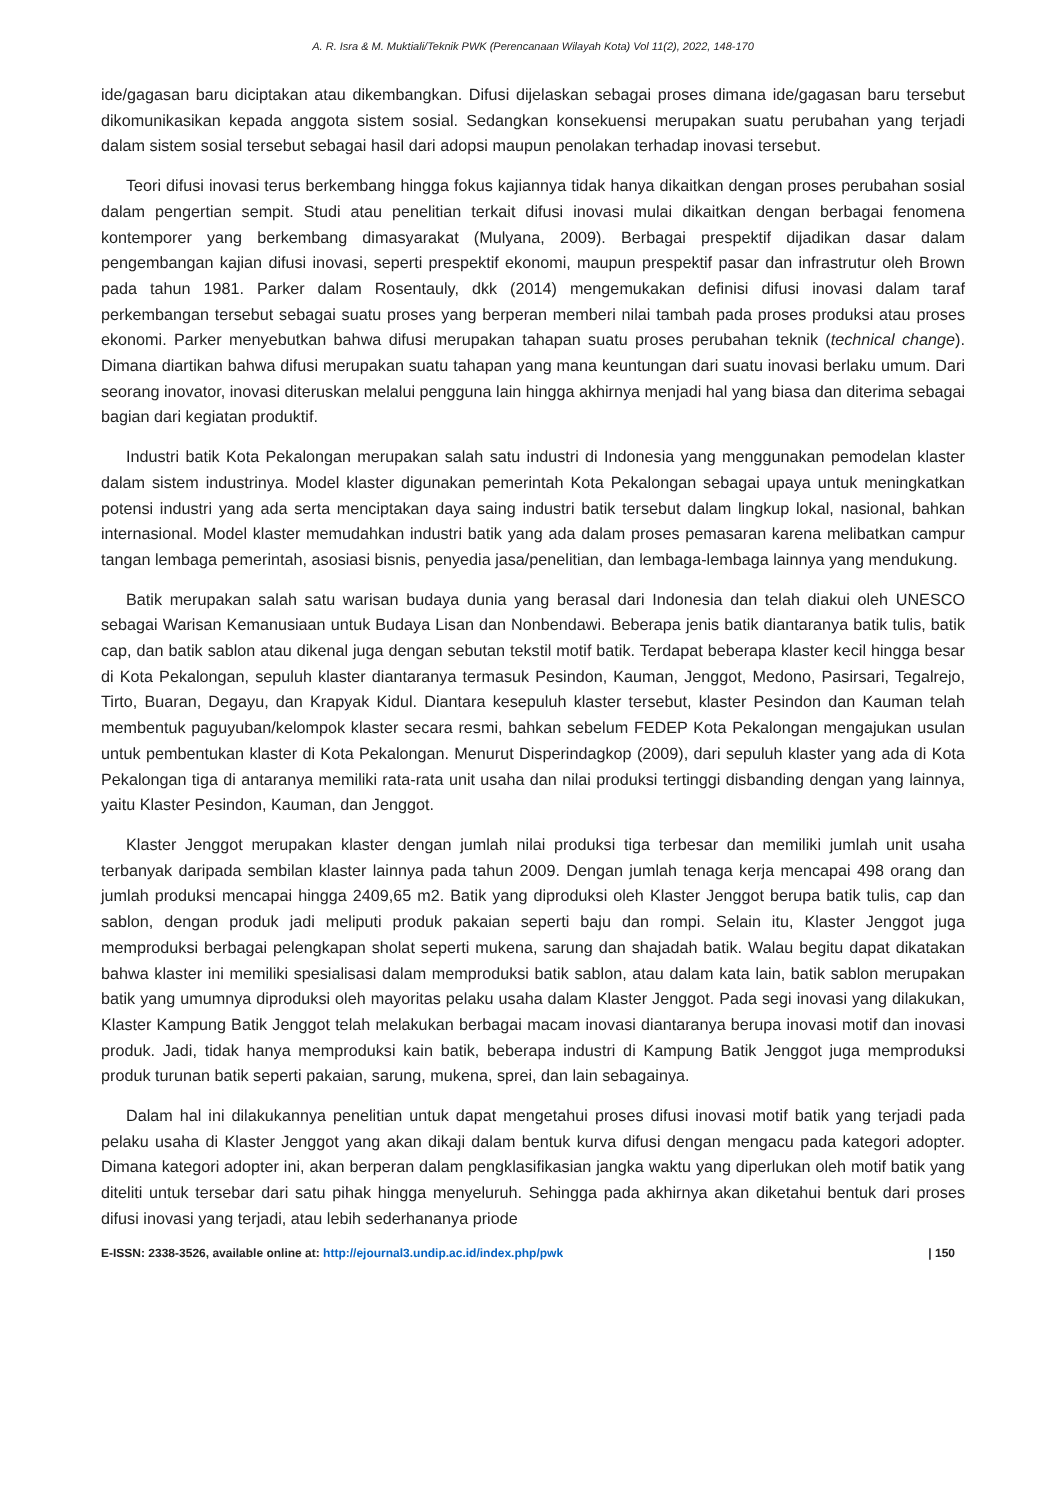A. R. Isra & M. Muktiali/Teknik PWK (Perencanaan Wilayah Kota) Vol 11(2), 2022, 148-170
ide/gagasan baru diciptakan atau dikembangkan. Difusi dijelaskan sebagai proses dimana ide/gagasan baru tersebut dikomunikasikan kepada anggota sistem sosial. Sedangkan konsekuensi merupakan suatu perubahan yang terjadi dalam sistem sosial tersebut sebagai hasil dari adopsi maupun penolakan terhadap inovasi tersebut.
Teori difusi inovasi terus berkembang hingga fokus kajiannya tidak hanya dikaitkan dengan proses perubahan sosial dalam pengertian sempit. Studi atau penelitian terkait difusi inovasi mulai dikaitkan dengan berbagai fenomena kontemporer yang berkembang dimasyarakat (Mulyana, 2009). Berbagai prespektif dijadikan dasar dalam pengembangan kajian difusi inovasi, seperti prespektif ekonomi, maupun prespektif pasar dan infrastrutur oleh Brown pada tahun 1981. Parker dalam Rosentauly, dkk (2014) mengemukakan definisi difusi inovasi dalam taraf perkembangan tersebut sebagai suatu proses yang berperan memberi nilai tambah pada proses produksi atau proses ekonomi. Parker menyebutkan bahwa difusi merupakan tahapan suatu proses perubahan teknik (technical change). Dimana diartikan bahwa difusi merupakan suatu tahapan yang mana keuntungan dari suatu inovasi berlaku umum. Dari seorang inovator, inovasi diteruskan melalui pengguna lain hingga akhirnya menjadi hal yang biasa dan diterima sebagai bagian dari kegiatan produktif.
Industri batik Kota Pekalongan merupakan salah satu industri di Indonesia yang menggunakan pemodelan klaster dalam sistem industrinya. Model klaster digunakan pemerintah Kota Pekalongan sebagai upaya untuk meningkatkan potensi industri yang ada serta menciptakan daya saing industri batik tersebut dalam lingkup lokal, nasional, bahkan internasional. Model klaster memudahkan industri batik yang ada dalam proses pemasaran karena melibatkan campur tangan lembaga pemerintah, asosiasi bisnis, penyedia jasa/penelitian, dan lembaga-lembaga lainnya yang mendukung.
Batik merupakan salah satu warisan budaya dunia yang berasal dari Indonesia dan telah diakui oleh UNESCO sebagai Warisan Kemanusiaan untuk Budaya Lisan dan Nonbendawi. Beberapa jenis batik diantaranya batik tulis, batik cap, dan batik sablon atau dikenal juga dengan sebutan tekstil motif batik. Terdapat beberapa klaster kecil hingga besar di Kota Pekalongan, sepuluh klaster diantaranya termasuk Pesindon, Kauman, Jenggot, Medono, Pasirsari, Tegalrejo, Tirto, Buaran, Degayu, dan Krapyak Kidul. Diantara kesepuluh klaster tersebut, klaster Pesindon dan Kauman telah membentuk paguyuban/kelompok klaster secara resmi, bahkan sebelum FEDEP Kota Pekalongan mengajukan usulan untuk pembentukan klaster di Kota Pekalongan. Menurut Disperindagkop (2009), dari sepuluh klaster yang ada di Kota Pekalongan tiga di antaranya memiliki rata-rata unit usaha dan nilai produksi tertinggi disbanding dengan yang lainnya, yaitu Klaster Pesindon, Kauman, dan Jenggot.
Klaster Jenggot merupakan klaster dengan jumlah nilai produksi tiga terbesar dan memiliki jumlah unit usaha terbanyak daripada sembilan klaster lainnya pada tahun 2009. Dengan jumlah tenaga kerja mencapai 498 orang dan jumlah produksi mencapai hingga 2409,65 m2. Batik yang diproduksi oleh Klaster Jenggot berupa batik tulis, cap dan sablon, dengan produk jadi meliputi produk pakaian seperti baju dan rompi. Selain itu, Klaster Jenggot juga memproduksi berbagai pelengkapan sholat seperti mukena, sarung dan shajadah batik. Walau begitu dapat dikatakan bahwa klaster ini memiliki spesialisasi dalam memproduksi batik sablon, atau dalam kata lain, batik sablon merupakan batik yang umumnya diproduksi oleh mayoritas pelaku usaha dalam Klaster Jenggot. Pada segi inovasi yang dilakukan, Klaster Kampung Batik Jenggot telah melakukan berbagai macam inovasi diantaranya berupa inovasi motif dan inovasi produk. Jadi, tidak hanya memproduksi kain batik, beberapa industri di Kampung Batik Jenggot juga memproduksi produk turunan batik seperti pakaian, sarung, mukena, sprei, dan lain sebagainya.
Dalam hal ini dilakukannya penelitian untuk dapat mengetahui proses difusi inovasi motif batik yang terjadi pada pelaku usaha di Klaster Jenggot yang akan dikaji dalam bentuk kurva difusi dengan mengacu pada kategori adopter. Dimana kategori adopter ini, akan berperan dalam pengklasifikasian jangka waktu yang diperlukan oleh motif batik yang diteliti untuk tersebar dari satu pihak hingga menyeluruh. Sehingga pada akhirnya akan diketahui bentuk dari proses difusi inovasi yang terjadi, atau lebih sederhananya priode
E-ISSN: 2338-3526, available online at: http://ejournal3.undip.ac.id/index.php/pwk | 150